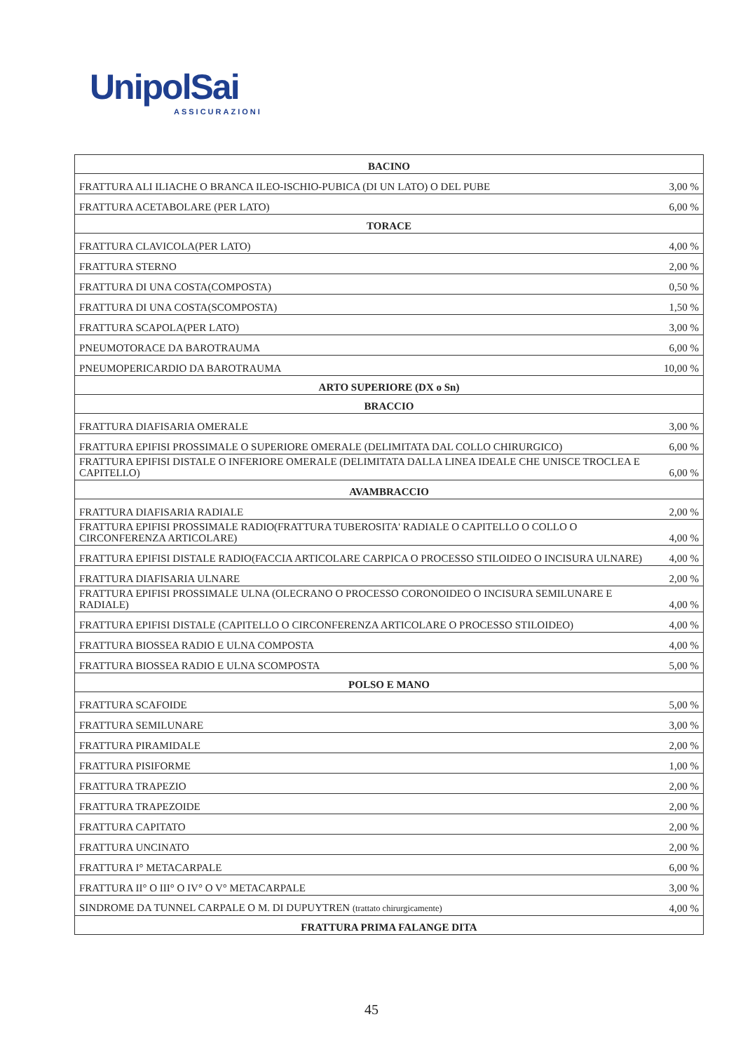UnipolSai
ASSICURAZIONI
| BACINO | |
| --- | --- |
| FRATTURA ALI ILIACHE O BRANCA ILEO-ISCHIO-PUBICA (DI UN LATO) O DEL PUBE | 3,00 % |
| FRATTURA ACETABOLARE (PER LATO) | 6,00 % |
| TORACE | |
| FRATTURA CLAVICOLA(PER LATO) | 4,00 % |
| FRATTURA STERNO | 2,00 % |
| FRATTURA DI UNA COSTA(COMPOSTA) | 0,50 % |
| FRATTURA DI UNA COSTA(SCOMPOSTA) | 1,50 % |
| FRATTURA SCAPOLA(PER LATO) | 3,00 % |
| PNEUMOTORACE DA BAROTRAUMA | 6,00 % |
| PNEUMOPERICARDIO DA BAROTRAUMA | 10,00 % |
| ARTO SUPERIORE (DX o Sn) | |
| BRACCIO | |
| FRATTURA DIAFISARIA OMERALE | 3,00 % |
| FRATTURA EPIFISI PROSSIMALE O SUPERIORE OMERALE (DELIMITATA DAL COLLO CHIRURGICO) | 6,00 % |
| FRATTURA EPIFISI DISTALE O INFERIORE OMERALE (DELIMITATA DALLA LINEA IDEALE CHE UNISCE TROCLEA E CAPITELLO) | 6,00 % |
| AVAMBRACCIO | |
| FRATTURA DIAFISARIA RADIALE | 2,00 % |
| FRATTURA EPIFISI PROSSIMALE RADIO(FRATTURA TUBEROSITA' RADIALE O CAPITELLO O COLLO O CIRCONFERENZA ARTICOLARE) | 4,00 % |
| FRATTURA EPIFISI DISTALE RADIO(FACCIA ARTICOLARE CARPICA O PROCESSO STILOIDEO O INCISURA ULNARE) | 4,00 % |
| FRATTURA DIAFISARIA ULNARE | 2,00 % |
| FRATTURA EPIFISI PROSSIMALE ULNA (OLECRANO O PROCESSO CORONOIDEO O INCISURA SEMILUNARE E RADIALE) | 4,00 % |
| FRATTURA EPIFISI DISTALE (CAPITELLO O CIRCONFERENZA ARTICOLARE O PROCESSO STILOIDEO) | 4,00 % |
| FRATTURA BIOSSEA RADIO E ULNA COMPOSTA | 4,00 % |
| FRATTURA BIOSSEA RADIO E ULNA SCOMPOSTA | 5,00 % |
| POLSO E MANO | |
| FRATTURA SCAFOIDE | 5,00 % |
| FRATTURA SEMILUNARE | 3,00 % |
| FRATTURA PIRAMIDALE | 2,00 % |
| FRATTURA PISIFORME | 1,00 % |
| FRATTURA TRAPEZIO | 2,00 % |
| FRATTURA TRAPEZOIDE | 2,00 % |
| FRATTURA CAPITATO | 2,00 % |
| FRATTURA UNCINATO | 2,00 % |
| FRATTURA I° METACARPALE | 6,00 % |
| FRATTURA II° O III° O IV° O V° METACARPALE | 3,00 % |
| SINDROME DA TUNNEL CARPALE O M. DI DUPUYTREN (trattato chirurgicamente) | 4,00 % |
| FRATTURA PRIMA FALANGE DITA | |
45